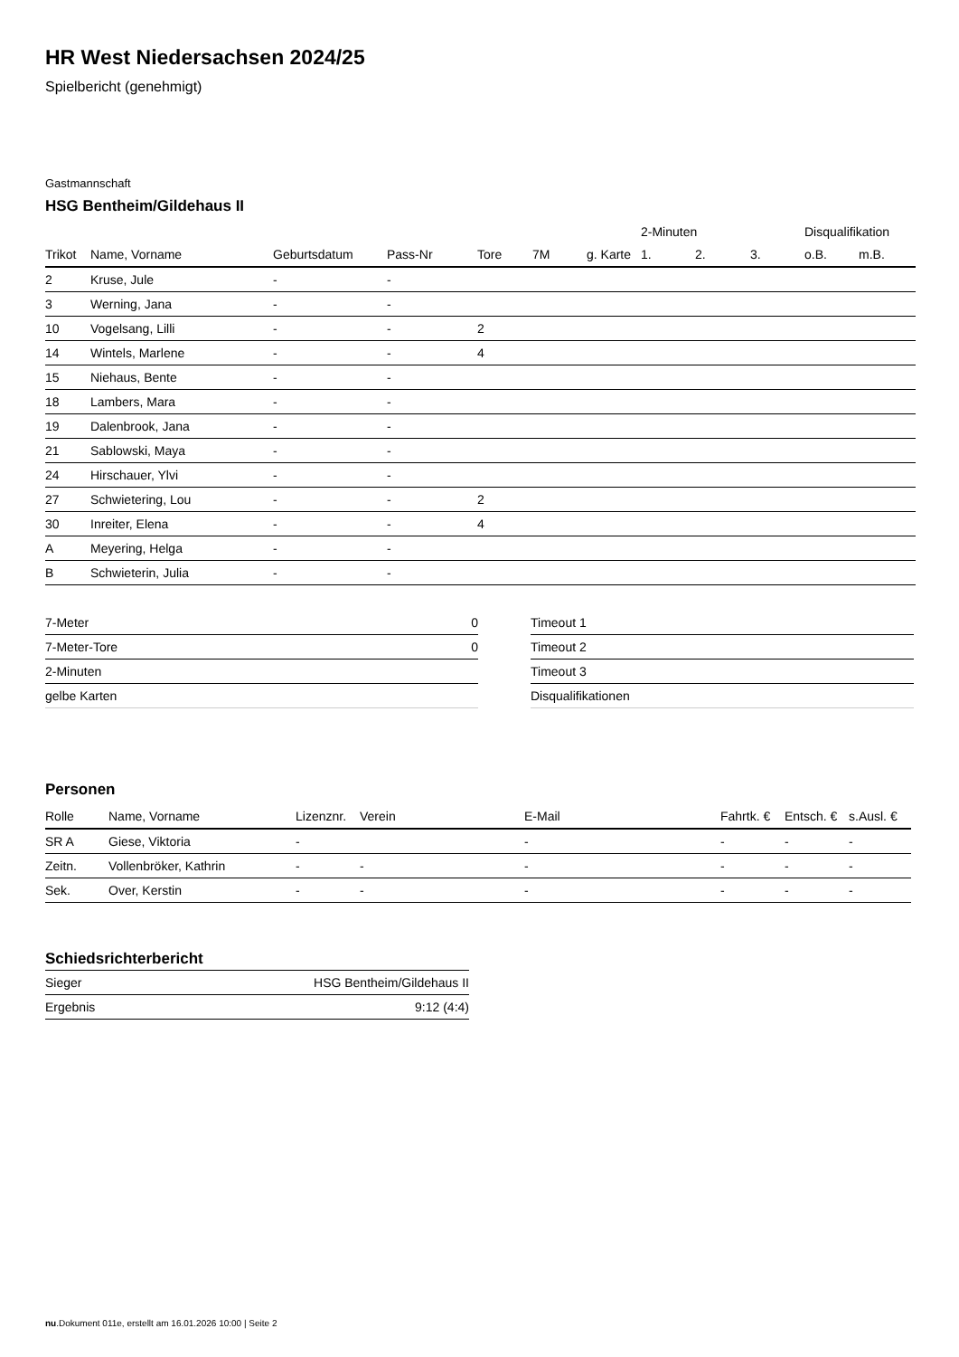HR West Niedersachsen 2024/25
Spielbericht (genehmigt)
Gastmannschaft
HSG Bentheim/Gildehaus II
| | | | | | | | 2-Minuten | | | Disqualifikation | |
| --- | --- | --- | --- | --- | --- | --- | --- | --- | --- | --- | --- |
| Trikot | Name, Vorname | Geburtsdatum | Pass-Nr | Tore | 7M | g. Karte | 1. | 2. | 3. | o.B. | m.B. |
| 2 | Kruse, Jule | - | - | | | | | | | | |
| 3 | Werning, Jana | - | - | | | | | | | | |
| 10 | Vogelsang, Lilli | - | - | 2 | | | | | | | |
| 14 | Wintels, Marlene | - | - | 4 | | | | | | | |
| 15 | Niehaus, Bente | - | - | | | | | | | | |
| 18 | Lambers, Mara | - | - | | | | | | | | |
| 19 | Dalenbrook, Jana | - | - | | | | | | | | |
| 21 | Sablowski, Maya | - | - | | | | | | | | |
| 24 | Hirschauer, Ylvi | - | - | | | | | | | | |
| 27 | Schwietering, Lou | - | - | 2 | | | | | | | |
| 30 | Inreiter, Elena | - | - | 4 | | | | | | | |
| A | Meyering, Helga | - | - | | | | | | | | |
| B | Schwieterin, Julia | - | - | | | | | | | | |
| 7-Meter | 0 |
| 7-Meter-Tore | 0 |
| 2-Minuten | |
| gelbe Karten | |
| Timeout 1 |
| Timeout 2 |
| Timeout 3 |
| Disqualifikationen |
Personen
| Rolle | Name, Vorname | Lizenznr. | Verein | E-Mail | Fahrtk. € | Entsch. € | s.Ausl. € |
| --- | --- | --- | --- | --- | --- | --- | --- |
| SR A | Giese, Viktoria | - | | - | - | - | - |
| Zeitn. | Vollenbröker, Kathrin | - | - | - | - | - | - |
| Sek. | Over, Kerstin | - | - | - | - | - | - |
Schiedsrichterbericht
| Sieger | HSG Bentheim/Gildehaus II |
| Ergebnis | 9:12 (4:4) |
nu.Dokument 011e, erstellt am 16.01.2026 10:00 | Seite 2